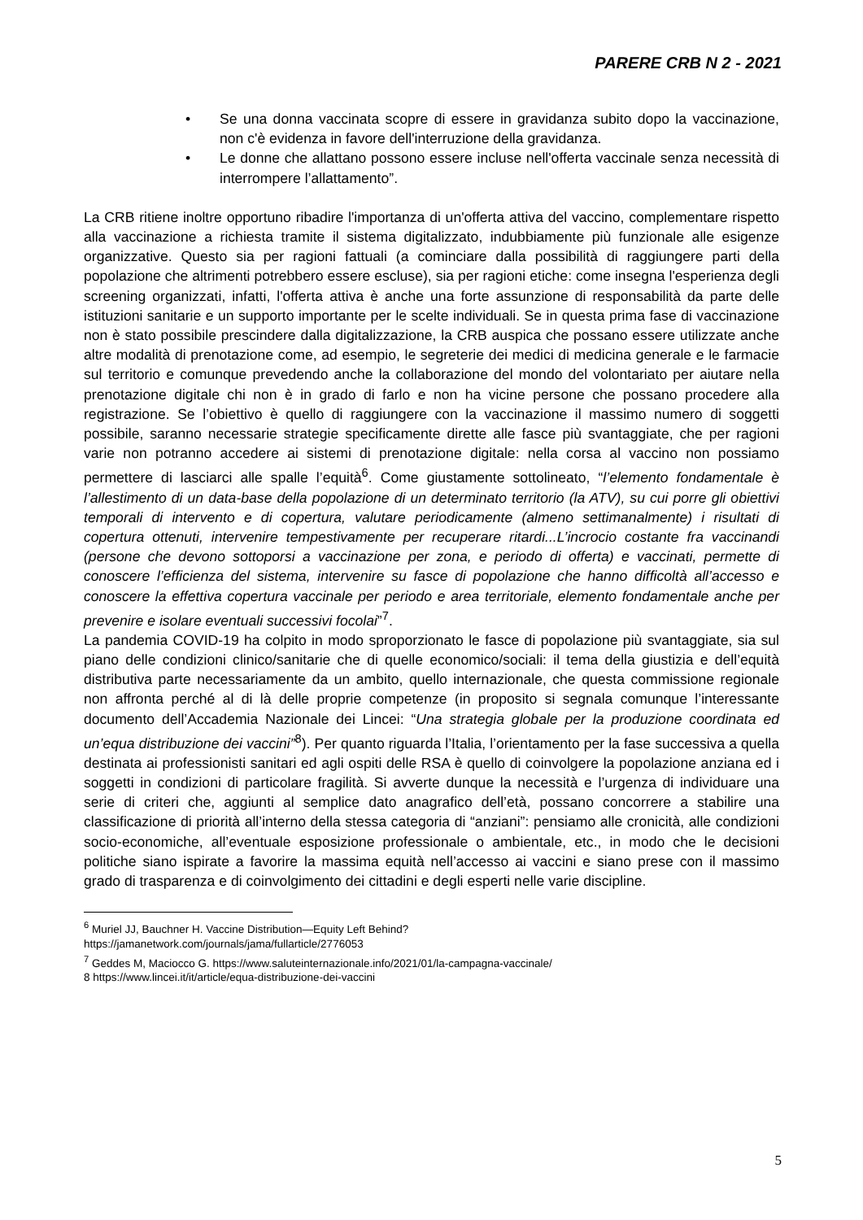PARERE CRB N 2 - 2021
• Se una donna vaccinata scopre di essere in gravidanza subito dopo la vaccinazione, non c'è evidenza in favore dell'interruzione della gravidanza.
• Le donne che allattano possono essere incluse nell'offerta vaccinale senza necessità di interrompere l’allattamento”.
La CRB ritiene inoltre opportuno ribadire l'importanza di un'offerta attiva del vaccino, complementare rispetto alla vaccinazione a richiesta tramite il sistema digitalizzato, indubbiamente più funzionale alle esigenze organizzative. Questo sia per ragioni fattuali (a cominciare dalla possibilità di raggiungere parti della popolazione che altrimenti potrebbero essere escluse), sia per ragioni etiche: come insegna l'esperienza degli screening organizzati, infatti, l'offerta attiva è anche una forte assunzione di responsabilità da parte delle istituzioni sanitarie e un supporto importante per le scelte individuali. Se in questa prima fase di vaccinazione non è stato possibile prescindere dalla digitalizzazione, la CRB auspica che possano essere utilizzate anche altre modalità di prenotazione come, ad esempio, le segreterie dei medici di medicina generale e le farmacie sul territorio e comunque prevedendo anche la collaborazione del mondo del volontariato per aiutare nella prenotazione digitale chi non è in grado di farlo e non ha vicine persone che possano procedere alla registrazione. Se l’obiettivo è quello di raggiungere con la vaccinazione il massimo numero di soggetti possibile, saranno necessarie strategie specificamente dirette alle fasce più svantaggiate, che per ragioni varie non potranno accedere ai sistemi di prenotazione digitale: nella corsa al vaccino non possiamo permettere di lasciarci alle spalle l’equità<sup>6</sup>. Come giustamente sottolineato, “l’elemento fondamentale è l’allestimento di un data-base della popolazione di un determinato territorio (la ATV), su cui porre gli obiettivi temporali di intervento e di copertura, valutare periodicamente (almeno settimanalmente) i risultati di copertura ottenuti, intervenire tempestivamente per recuperare ritardi...L’incrocio costante fra vaccinandi (persone che devono sottoporsi a vaccinazione per zona, e periodo di offerta) e vaccinati, permette di conoscere l’efficienza del sistema, intervenire su fasce di popolazione che hanno difficoltà all’accesso e conoscere la effettiva copertura vaccinale per periodo e area territoriale, elemento fondamentale anche per prevenire e isolare eventuali successivi focolai”<sup>7</sup>.
La pandemia COVID-19 ha colpito in modo sproporzionato le fasce di popolazione più svantaggiate, sia sul piano delle condizioni clinico/sanitarie che di quelle economico/sociali: il tema della giustizia e dell’equità distributiva parte necessariamente da un ambito, quello internazionale, che questa commissione regionale non affronta perché al di là delle proprie competenze (in proposito si segnala comunque l’interessante documento dell’Accademia Nazionale dei Lincei: “Una strategia globale per la produzione coordinata ed un’equa distribuzione dei vaccini”<sup>8</sup>). Per quanto riguarda l’Italia, l’orientamento per la fase successiva a quella destinata ai professionisti sanitari ed agli ospiti delle RSA è quello di coinvolgere la popolazione anziana ed i soggetti in condizioni di particolare fragilità. Si avverte dunque la necessità e l’urgenza di individuare una serie di criteri che, aggiunti al semplice dato anagrafico dell’età, possano concorrere a stabilire una classificazione di priorità all’interno della stessa categoria di “anziani”: pensiamo alle cronicità, alle condizioni socio-economiche, all’eventuale esposizione professionale o ambientale, etc., in modo che le decisioni politiche siano ispirate a favorire la massima equità nell’accesso ai vaccini e siano prese con il massimo grado di trasparenza e di coinvolgimento dei cittadini e degli esperti nelle varie discipline.
<sup>6</sup> Muriel JJ, Bauchner H. Vaccine Distribution—Equity Left Behind?
https://jamanetwork.com/journals/jama/fullarticle/2776053
<sup>7</sup> Geddes M, Maciocco G. https://www.saluteinternazionale.info/2021/01/la-campagna-vaccinale/
8 https://www.lincei.it/it/article/equa-distribuzione-dei-vaccini
5